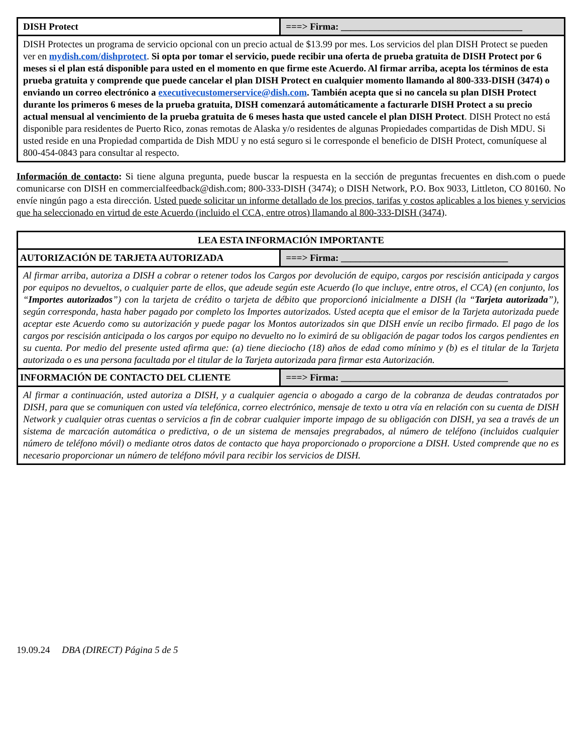| DISH Protect | ===> Firma: ______________________________________ |
| DISH Protectes un programa de servicio opcional con un precio actual de $13.99 por mes. Los servicios del plan DISH Protect se pueden ver en mydish.com/dishprotect . Si opta por tomar el servicio, puede recibir una oferta de prueba gratuita de DISH Protect por 6 meses si el plan está disponible para usted en el momento en que firme este Acuerdo. Al firmar arriba, acepta los términos de esta prueba gratuita y comprende que puede cancelar el plan DISH Protect en cualquier momento llamando al 800-333-DISH (3474) o enviando un correo electrónico a executivecustomerservice@dish.com . También acepta que si no cancela su plan DISH Protect durante los primeros 6 meses de la prueba gratuita, DISH comenzará automáticamente a facturarle DISH Protect a su precio actual mensual al vencimiento de la prueba gratuita de 6 meses hasta que usted cancele el plan DISH Protect . DISH Protect no está disponible para residentes de Puerto Rico, zonas remotas de Alaska y/o residentes de algunas Propiedades compartidas de Dish MDU. Si usted reside en una Propiedad compartida de Dish MDU y no está seguro si le corresponde el beneficio de DISH Protect, comuníquese al 800-454-0843 para consultar al respecto. | |
Información de contacto: Si tiene alguna pregunta, puede buscar la respuesta en la sección de preguntas frecuentes en dish.com o puede comunicarse con DISH en commercialfeedback@dish.com; 800-333-DISH (3474); o DISH Network, P.O. Box 9033, Littleton, CO 80160. No envíe ningún pago a esta dirección. Usted puede solicitar un informe detallado de los precios, tarifas y costos aplicables a los bienes y servicios que ha seleccionado en virtud de este Acuerdo (incluido el CCA, entre otros) llamando al 800-333-DISH (3474).
| LEA ESTA INFORMACIÓN IMPORTANTE | |
| AUTORIZACIÓN DE TARJETA AUTORIZADA | ===> Firma: ___________________________________ |
| Al firmar arriba, autoriza a DISH a cobrar o retener todos los Cargos por devolución de equipo, cargos por rescisión anticipada y cargos por equipos no devueltos, o cualquier parte de ellos, que adeude según este Acuerdo (lo que incluye, entre otros, el CCA) (en conjunto, los “ Importes autorizados ”) con la tarjeta de crédito o tarjeta de débito que proporcionó inicialmente a DISH (la “ Tarjeta autorizada ”), según corresponda, hasta haber pagado por completo los Importes autorizados. Usted acepta que el emisor de la Tarjeta autorizada puede aceptar este Acuerdo como su autorización y puede pagar los Montos autorizados sin que DISH envíe un recibo firmado. El pago de los cargos por rescisión anticipada o los cargos por equipo no devuelto no lo eximirá de su obligación de pagar todos los cargos pendientes en su cuenta. Por medio del presente usted afirma que: (a) tiene dieciocho (18) años de edad como mínimo y (b) es el titular de la Tarjeta autorizada o es una persona facultada por el titular de la Tarjeta autorizada para firmar esta Autorización. | |
| INFORMACIÓN DE CONTACTO DEL CLIENTE | ===> Firma: ___________________________________ |
| Al firmar a continuación, usted autoriza a DISH, y a cualquier agencia o abogado a cargo de la cobranza de deudas contratados por DISH, para que se comuniquen con usted vía telefónica, correo electrónico, mensaje de texto u otra vía en relación con su cuenta de DISH Network y cualquier otras cuentas o servicios a fin de cobrar cualquier importe impago de su obligación con DISH, ya sea a través de un sistema de marcación automática o predictiva, o de un sistema de mensajes pregrabados, al número de teléfono (incluidos cualquier número de teléfono móvil) o mediante otros datos de contacto que haya proporcionado o proporcione a DISH. Usted comprende que no es necesario proporcionar un número de teléfono móvil para recibir los servicios de DISH. | |
19.09.24 DBA (DIRECT) Página 5 de 5